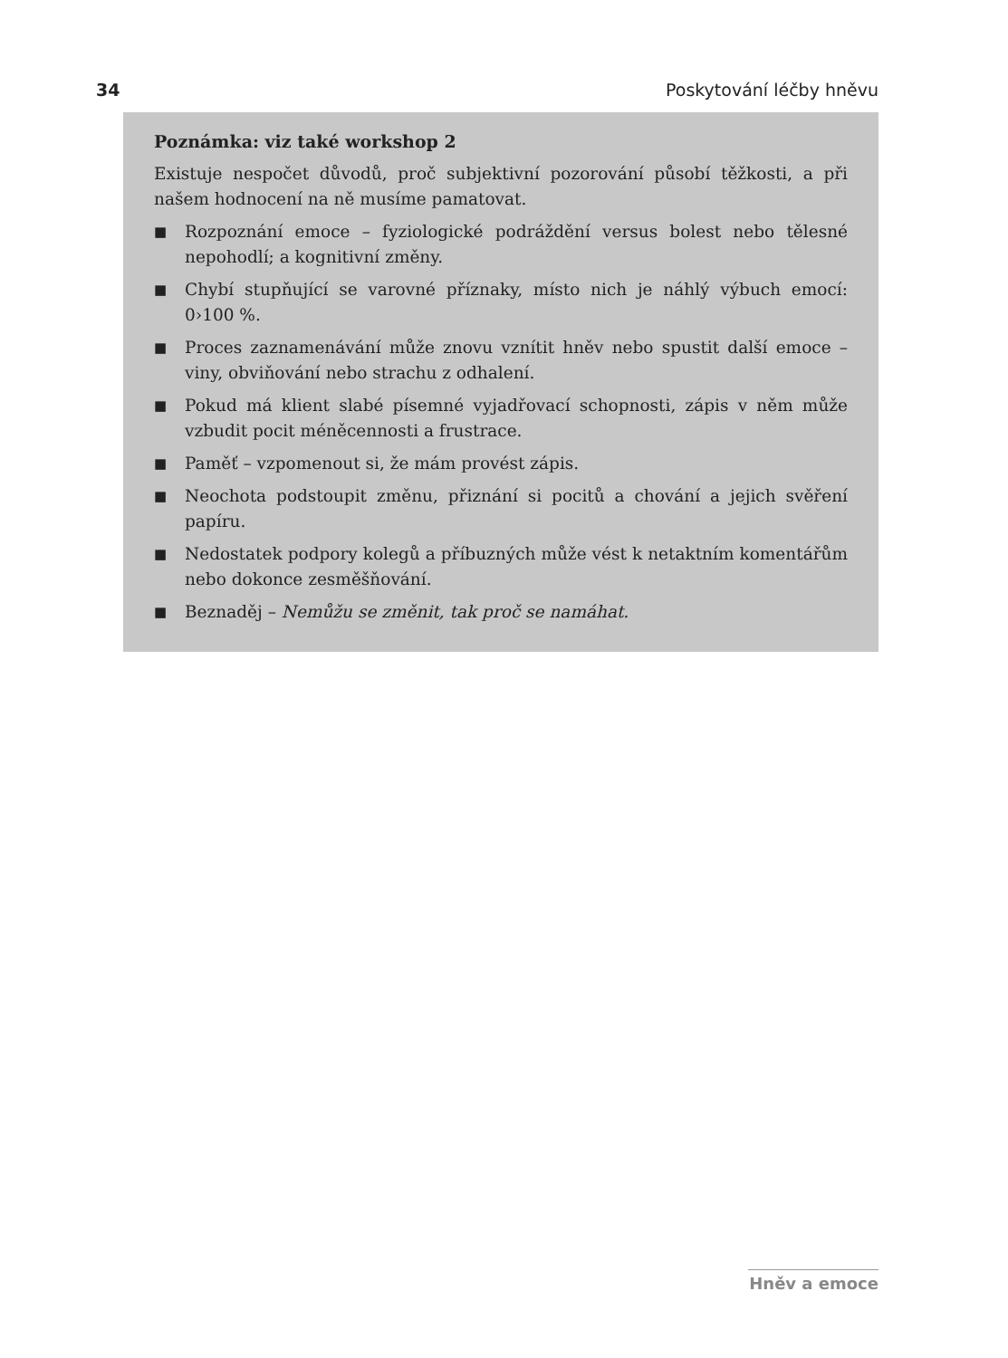34 Poskytování léčby hněvu
Poznámka: viz také workshop 2
Existuje nespočet důvodů, proč subjektivní pozorování působí těžkosti, a při našem hodnocení na ně musíme pamatovat.
■ Rozpoznání emoce – fyziologické podráždění versus bolest nebo tělesné nepohodlí; a kognitivní změny.
■ Chybí stupňující se varovné příznaky, místo nich je náhlý výbuch emocí: 0›100 %.
■ Proces zaznamenávání může znovu vznítit hněv nebo spustit další emoce – viny, obviňování nebo strachu z odhalení.
■ Pokud má klient slabé písemné vyjadřovací schopnosti, zápis v něm může vzbudit pocit méněcennosti a frustrace.
■ Paměť – vzpomenout si, že mám provést zápis.
■ Neochota podstoupit změnu, přiznání si pocitů a chování a jejich svěření papíru.
■ Nedostatek podpory kolegů a příbuzných může vést k netaktním komentářům nebo dokonce zesměšňování.
■ Beznaděj – Nemůžu se změnit, tak proč se namáhat.
Hněv a emoce